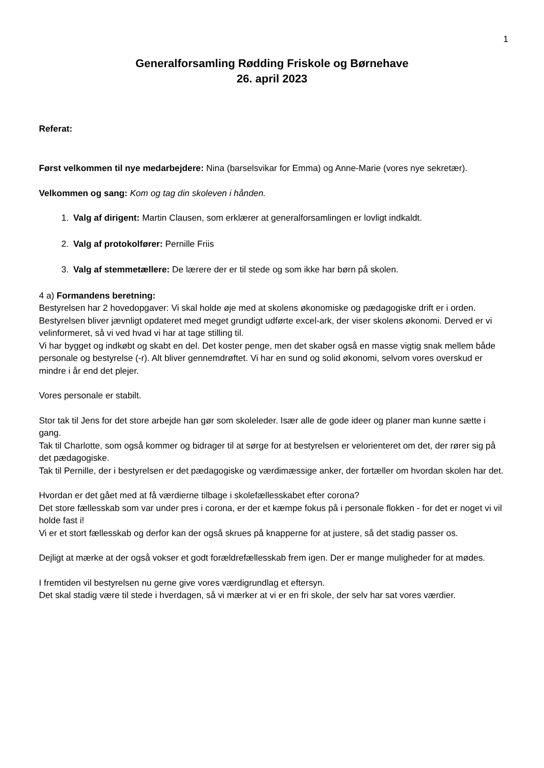1
Generalforsamling Rødding Friskole og Børnehave
26. april 2023
Referat:
Først velkommen til nye medarbejdere: Nina (barselsvikar for Emma) og Anne-Marie (vores nye sekretær).
Velkommen og sang: Kom og tag din skoleven i hånden.
1. Valg af dirigent: Martin Clausen, som erklærer at generalforsamlingen er lovligt indkaldt.
2. Valg af protokolfører: Pernille Friis
3. Valg af stemmetællere: De lærere der er til stede og som ikke har børn på skolen.
4 a) Formandens beretning:
Bestyrelsen har 2 hovedopgaver: Vi skal holde øje med at skolens økonomiske og pædagogiske drift er i orden.
Bestyrelsen bliver jævnligt opdateret med meget grundigt udførte excel-ark, der viser skolens økonomi. Derved er vi velinformeret, så vi ved hvad vi har at tage stilling til.
Vi har bygget og indkøbt og skabt en del. Det koster penge, men det skaber også en masse vigtig snak mellem både personale og bestyrelse (-r). Alt bliver gennemdrøftet. Vi har en sund og solid økonomi, selvom vores overskud er mindre i år end det plejer.
Vores personale er stabilt.
Stor tak til Jens for det store arbejde han gør som skoleleder. Især alle de gode ideer og planer man kunne sætte i gang.
Tak til Charlotte, som også kommer og bidrager til at sørge for at bestyrelsen er velorienteret om det, der rører sig på det pædagogiske.
Tak til Pernille, der i bestyrelsen er det pædagogiske og værdimæssige anker, der fortæller om hvordan skolen har det.
Hvordan er det gået med at få værdierne tilbage i skolefællesskabet efter corona?
Det store fællesskab som var under pres i corona, er der et kæmpe fokus på i personale flokken - for det er noget vi vil holde fast i!
Vi er et stort fællesskab og derfor kan der også skrues på knapperne for at justere, så det stadig passer os.
Dejligt at mærke at der også vokser et godt forældrefællesskab frem igen. Der er mange muligheder for at mødes.
I fremtiden vil bestyrelsen nu gerne give vores værdigrundlag et eftersyn.
Det skal stadig være til stede i hverdagen, så vi mærker at vi er en fri skole, der selv har sat vores værdier.